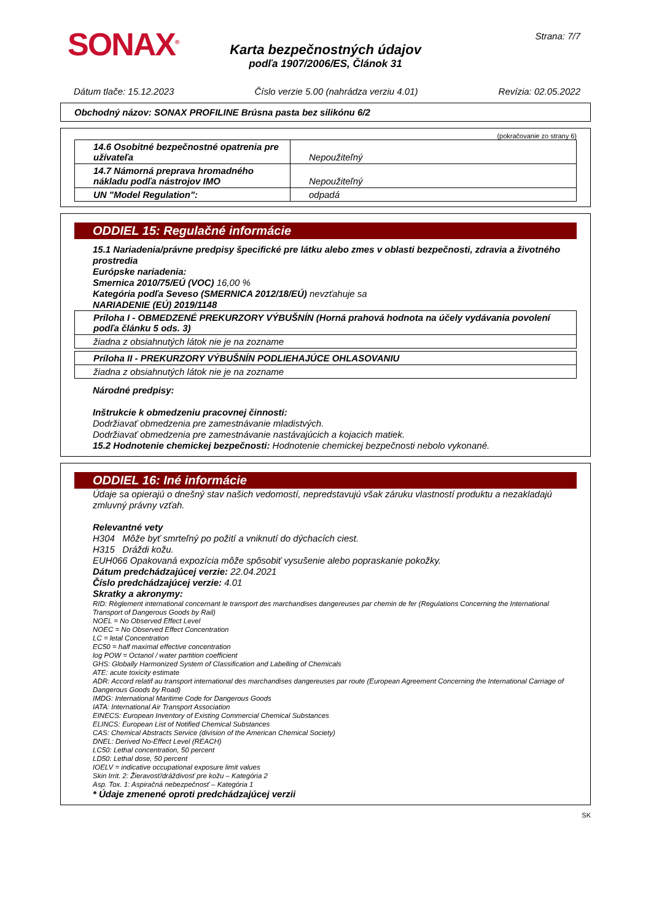SONAX<sup>®</sup> Strana: 7/7
Karta bezpečnostných údajov
podľa 1907/2006/ES, Článok 31
Dátum tlače: 15.12.2023 Číslo verzie 5.00 (nahrádza verziu 4.01) Revízia: 02.05.2022
Obchodný názov: SONAX PROFILINE Brúsna pasta bez silikónu 6/2
(pokračovanie zo strany 6)
| 14.6 Osobitné bezpečnostné opatrenia pre užívateľa | Nepoužiteľný |
| 14.7 Námorná preprava hromadného nákladu podľa nástrojov IMO | Nepoužiteľný |
| UN "Model Regulation": | odpadá |
ODDIEL 15: Regulačné informácie
15.1 Nariadenia/právne predpisy špecifické pre látku alebo zmes v oblasti bezpečnosti, zdravia a životného prostredia
Európske nariadenia:
Smernica 2010/75/EÚ (VOC) 16,00 %
Kategória podľa Seveso (SMERNICA 2012/18/EÚ) nevzťahuje sa
NARIADENIE (EÚ) 2019/1148
| Príloha I - OBMEDZENÉ PREKURZORY VÝBUŠNÍN (Horná prahová hodnota na účely vydávania povolení podľa článku 5 ods. 3) |
| žiadna z obsiahnutých látok nie je na zozname |
| Príloha II - PREKURZORY VÝBUŠNÍN PODLIEHAJÚCE OHLASOVANIU |
| žiadna z obsiahnutých látok nie je na zozname |
Národné predpisy:
Inštrukcie k obmedzeniu pracovnej činnosti:
Dodržiavať obmedzenia pre zamestnávanie mladistvých.
Dodržiavať obmedzenia pre zamestnávanie nastávajúcich a kojacich matiek.
15.2 Hodnotenie chemickej bezpečnosti: Hodnotenie chemickej bezpečnosti nebolo vykonané.
ODDIEL 16: Iné informácie
Údaje sa opierajú o dnešný stav našich vedomostí, nepredstavujú však záruku vlastností produktu a nezakladajú zmluvný právny vzťah.
Relevantné vety
H304 Môže byť smrteľný po požití a vniknutí do dýchacích ciest.
H315 Dráždi kožu.
EUH066 Opakovaná expozícia môže spôsobiť vysušenie alebo popraskanie pokožky.
Dátum predchádzajúcej verzie: 22.04.2021
Číslo predchádzajúcej verzie: 4.01
Skratky a akronymy:
RID: Règlement international concernant le transport des marchandises dangereuses par chemin de fer (Regulations Concerning the International Transport of Dangerous Goods by Rail)
NOEL = No Observed Effect Level
NOEC = No Observed Effect Concentration
LC = letal Concentration
EC50 = half maximal effective concentration
log POW = Octanol / water partition coefficient
GHS: Globally Harmonized System of Classification and Labelling of Chemicals
ATE: acute toxicity estimate
ADR: Accord relatif au transport international des marchandises dangereuses par route (European Agreement Concerning the International Carriage of Dangerous Goods by Road)
IMDG: International Maritime Code for Dangerous Goods
IATA: International Air Transport Association
EINECS: European Inventory of Existing Commercial Chemical Substances
ELINCS: European List of Notified Chemical Substances
CAS: Chemical Abstracts Service (division of the American Chemical Society)
DNEL: Derived No-Effect Level (REACH)
LC50: Lethal concentration, 50 percent
LD50: Lethal dose, 50 percent
IOELV = indicative occupational exposure limit values
Skin Irrit. 2: Žieravosť/dráždivosť pre kožu – Kategória 2
Asp. Tox. 1: Aspiračná nebezpečnosť – Kategória 1
* Údaje zmenené oproti predchádzajúcej verzii
SK